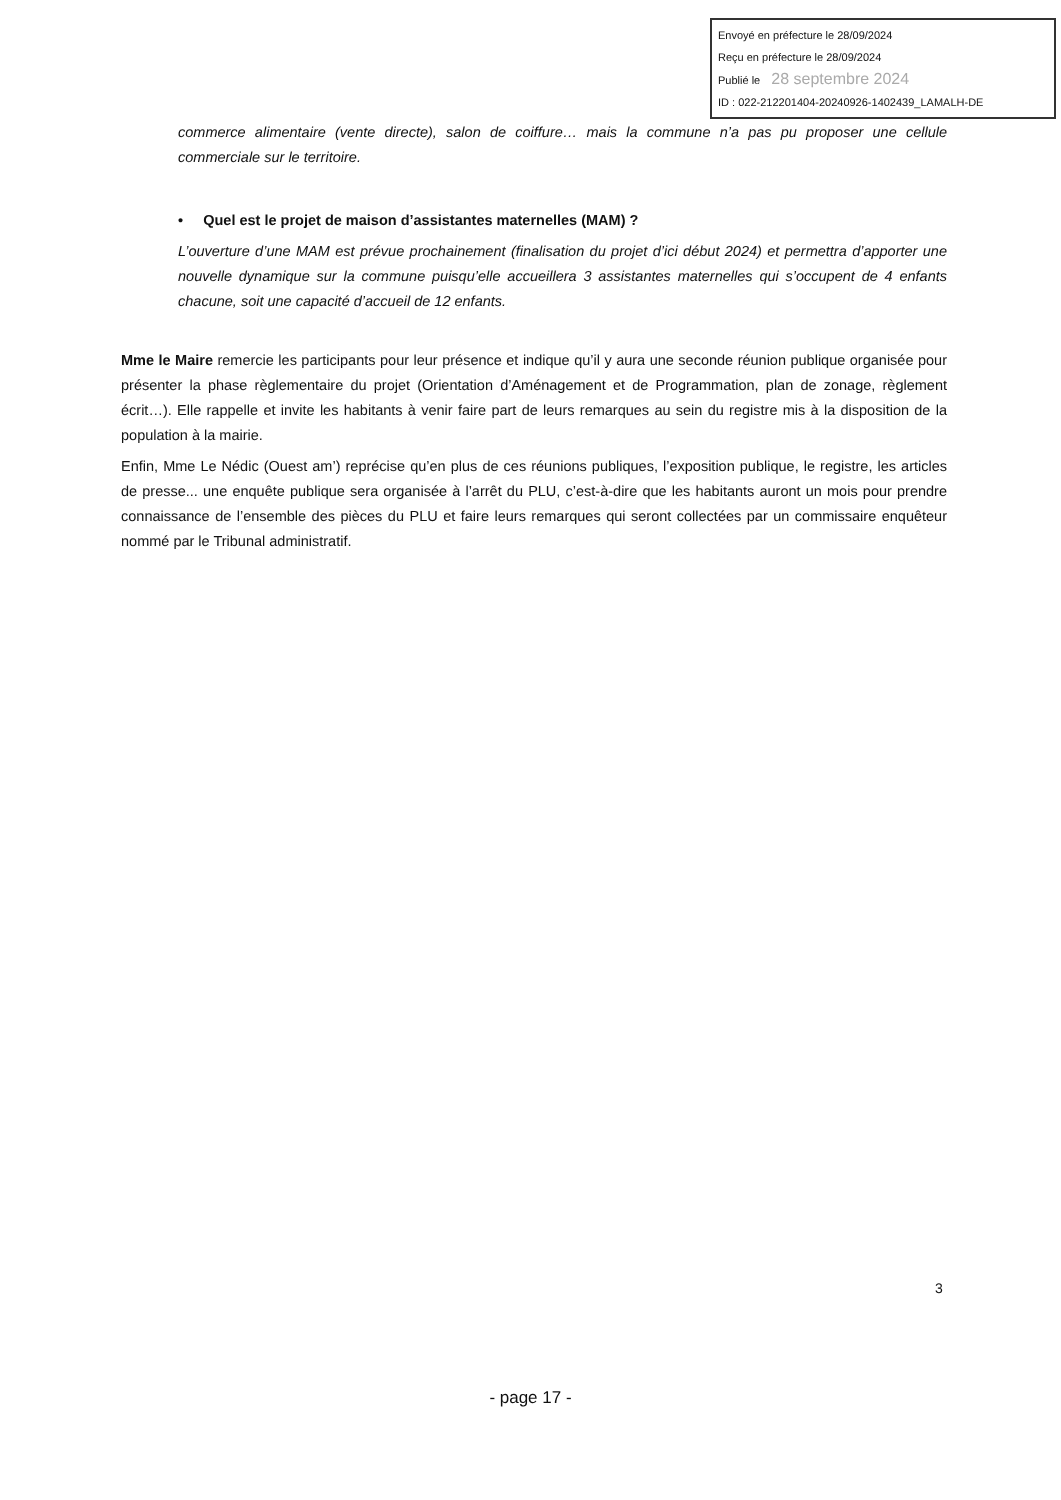Envoyé en préfecture le 28/09/2024
Reçu en préfecture le 28/09/2024
Publié le 28 septembre 2024
ID : 022-212201404-20240926-1402439_LAMALH-DE
commerce alimentaire (vente directe), salon de coiffure… mais la commune n’a pas pu proposer une cellule commerciale sur le territoire.
• Quel est le projet de maison d’assistantes maternelles (MAM) ?
L’ouverture d’une MAM est prévue prochainement (finalisation du projet d’ici début 2024) et permettra d’apporter une nouvelle dynamique sur la commune puisqu’elle accueillera 3 assistantes maternelles qui s’occupent de 4 enfants chacune, soit une capacité d’accueil de 12 enfants.
Mme le Maire remercie les participants pour leur présence et indique qu’il y aura une seconde réunion publique organisée pour présenter la phase règlementaire du projet (Orientation d’Aménagement et de Programmation, plan de zonage, règlement écrit…). Elle rappelle et invite les habitants à venir faire part de leurs remarques au sein du registre mis à la disposition de la population à la mairie.
Enfin, Mme Le Nédic (Ouest am’) reprécise qu’en plus de ces réunions publiques, l’exposition publique, le registre, les articles de presse... une enquête publique sera organisée à l’arrêt du PLU, c’est-à-dire que les habitants auront un mois pour prendre connaissance de l’ensemble des pièces du PLU et faire leurs remarques qui seront collectées par un commissaire enquêteur nommé par le Tribunal administratif.
3
- page 17 -